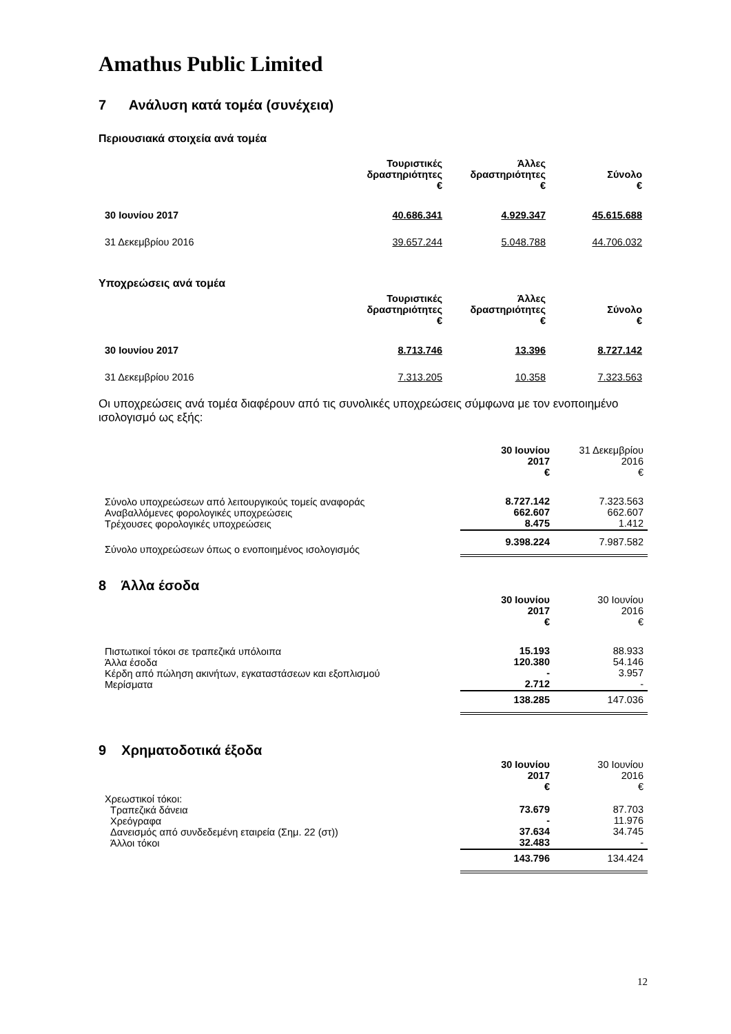Amathus Public Limited
7 Ανάλυση κατά τομέα (συνέχεια)
Περιουσιακά στοιχεία ανά τομέα
| | Τουριστικές δραστηριότητες € | Άλλες δραστηριότητες € | Σύνολο € |
| 30 Ιουνίου 2017 | 40.686.341 | 4.929.347 | 45.615.688 |
| 31 Δεκεμβρίου 2016 | 39.657.244 | 5.048.788 | 44.706.032 |
Υποχρεώσεις ανά τομέα
| | Τουριστικές δραστηριότητες € | Άλλες δραστηριότητες € | Σύνολο € |
| 30 Ιουνίου 2017 | 8.713.746 | 13.396 | 8.727.142 |
| 31 Δεκεμβρίου 2016 | 7.313.205 | 10.358 | 7.323.563 |
Οι υποχρεώσεις ανά τομέα διαφέρουν από τις συνολικές υποχρεώσεις σύμφωνα με τον ενοποιημένο ισολογισμό ως εξής:
| | 30 Ιουνίου 2017 € | 31 Δεκεμβρίου 2016 € |
| Σύνολο υποχρεώσεων από λειτουργικούς τομείς αναφοράς Αναβαλλόμενες φορολογικές υποχρεώσεις Τρέχουσες φορολογικές υποχρεώσεις | 8.727.142 662.607 8.475 | 7.323.563 662.607 1.412 |
| Σύνολο υποχρεώσεων όπως ο ενοποιημένος ισολογισμός | 9.398.224 | 7.987.582 |
8 Άλλα έσοδα
| | 30 Ιουνίου 2017 € | 30 Ιουνίου 2016 € |
| Πιστωτικοί τόκοι σε τραπεζικά υπόλοιπα Άλλα έσοδα Κέρδη από πώληση ακινήτων, εγκαταστάσεων και εξοπλισμού Μερίσματα | 15.193 120.380 - 2.712 | 88.933 54.146 3.957 - |
| | 138.285 | 147.036 |
9 Χρηματοδοτικά έξοδα
| | 30 Ιουνίου 2017 € | 30 Ιουνίου 2016 € |
| Χρεωστικοί τόκοι: Τραπεζικά δάνεια Χρεόγραφα Δανεισμός από συνδεδεμένη εταιρεία (Σημ. 22 (στ)) Άλλοι τόκοι | 73.679 - 37.634 32.483 | 87.703 11.976 34.745 - |
| | 143.796 | 134.424 |
12